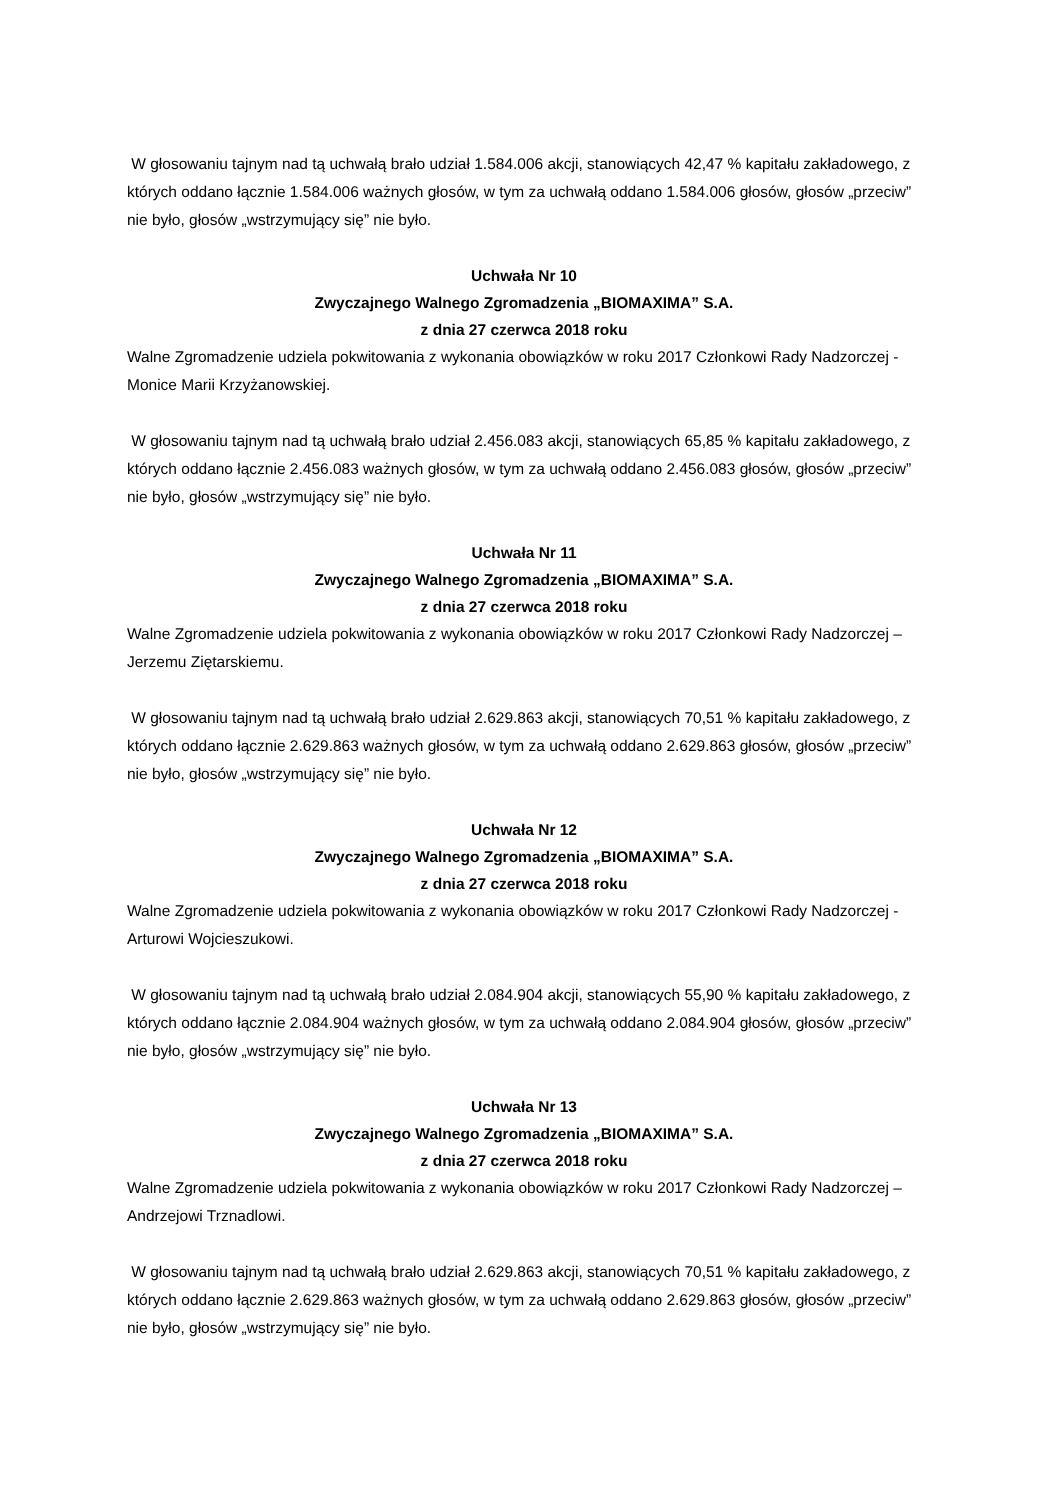W głosowaniu tajnym nad tą uchwałą brało udział 1.584.006 akcji, stanowiących 42,47 % kapitału zakładowego, z których oddano łącznie 1.584.006 ważnych głosów, w tym za uchwałą oddano 1.584.006 głosów, głosów „przeciw” nie było, głosów „wstrzymujący się” nie było.
Uchwała Nr 10
Zwyczajnego Walnego Zgromadzenia „BIOMAXIMA” S.A.
z dnia 27 czerwca 2018 roku
Walne Zgromadzenie udziela pokwitowania z wykonania obowiązków w roku 2017 Członkowi Rady Nadzorczej - Monice Marii Krzyżanowskiej.
W głosowaniu tajnym nad tą uchwałą brało udział 2.456.083 akcji, stanowiących 65,85 % kapitału zakładowego, z których oddano łącznie 2.456.083 ważnych głosów, w tym za uchwałą oddano 2.456.083 głosów, głosów „przeciw” nie było, głosów „wstrzymujący się” nie było.
Uchwała Nr 11
Zwyczajnego Walnego Zgromadzenia „BIOMAXIMA” S.A.
z dnia 27 czerwca 2018 roku
Walne Zgromadzenie udziela pokwitowania z wykonania obowiązków w roku 2017 Członkowi Rady Nadzorczej – Jerzemu Ziętarskiemu.
W głosowaniu tajnym nad tą uchwałą brało udział 2.629.863 akcji, stanowiących 70,51 % kapitału zakładowego, z których oddano łącznie 2.629.863 ważnych głosów, w tym za uchwałą oddano 2.629.863 głosów, głosów „przeciw” nie było, głosów „wstrzymujący się” nie było.
Uchwała Nr 12
Zwyczajnego Walnego Zgromadzenia „BIOMAXIMA” S.A.
z dnia 27 czerwca 2018 roku
Walne Zgromadzenie udziela pokwitowania z wykonania obowiązków w roku 2017 Członkowi Rady Nadzorczej - Arturowi Wojcieszukowi.
W głosowaniu tajnym nad tą uchwałą brało udział 2.084.904 akcji, stanowiących 55,90 % kapitału zakładowego, z których oddano łącznie 2.084.904 ważnych głosów, w tym za uchwałą oddano 2.084.904 głosów, głosów „przeciw” nie było, głosów „wstrzymujący się” nie było.
Uchwała Nr 13
Zwyczajnego Walnego Zgromadzenia „BIOMAXIMA” S.A.
z dnia 27 czerwca 2018 roku
Walne Zgromadzenie udziela pokwitowania z wykonania obowiązków w roku 2017 Członkowi Rady Nadzorczej – Andrzejowi Trznadlowi.
W głosowaniu tajnym nad tą uchwałą brało udział 2.629.863 akcji, stanowiących 70,51 % kapitału zakładowego, z których oddano łącznie 2.629.863 ważnych głosów, w tym za uchwałą oddano 2.629.863 głosów, głosów „przeciw” nie było, głosów „wstrzymujący się” nie było.